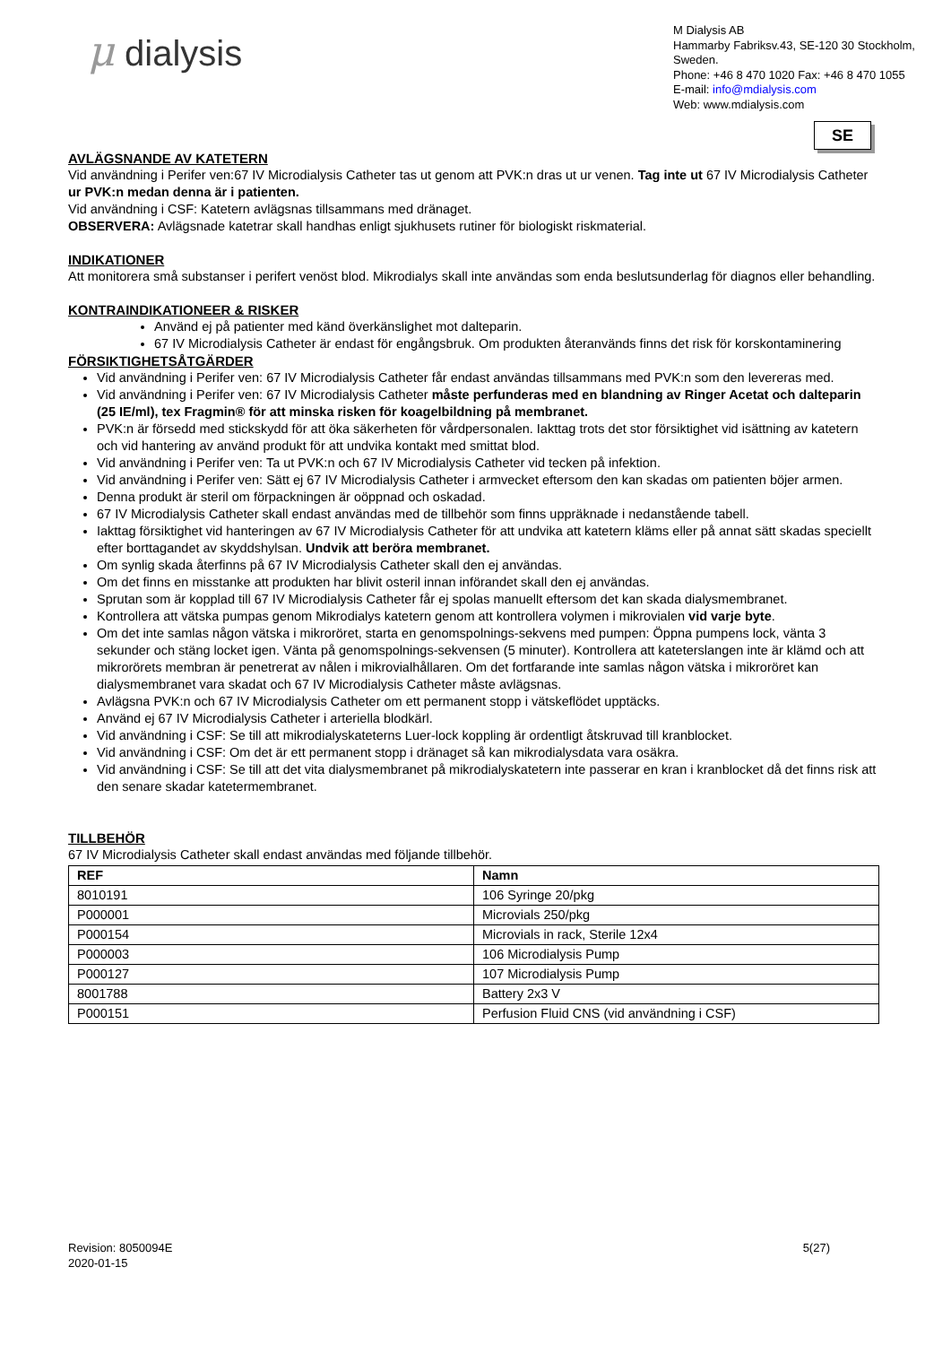μ dialysis
M Dialysis AB
Hammarby Fabriksv.43, SE-120 30 Stockholm, Sweden.
Phone: +46 8 470 1020 Fax: +46 8 470 1055
E-mail: info@mdialysis.com
Web: www.mdialysis.com
SE
AVLÄGSNANDE AV KATETERN
Vid användning i Perifer ven:67 IV Microdialysis Catheter tas ut genom att PVK:n dras ut ur venen. Tag inte ut 67 IV Microdialysis Catheter ur PVK:n medan denna är i patienten.
Vid användning i CSF: Katetern avlägsnas tillsammans med dränaget.
OBSERVERA: Avlägsnade katetrar skall handhas enligt sjukhusets rutiner för biologiskt riskmaterial.
INDIKATIONER
Att monitorera små substanser i perifert venöst blod. Mikrodialys skall inte användas som enda beslutsunderlag för diagnos eller behandling.
KONTRAINDIKATIONEER & RISKER
Använd ej på patienter med känd överkänslighet mot dalteparin.
67 IV Microdialysis Catheter är endast för engångsbruk. Om produkten återanvänds finns det risk för korskontaminering
FÖRSIKTIGHETSÅTGÄRDER
Vid användning i Perifer ven: 67 IV Microdialysis Catheter får endast användas tillsammans med PVK:n som den levereras med.
Vid användning i Perifer ven: 67 IV Microdialysis Catheter måste perfunderas med en blandning av Ringer Acetat och dalteparin (25 IE/ml), tex Fragmin® för att minska risken för koagelbildning på membranet.
PVK:n är försedd med stickskydd för att öka säkerheten för vårdpersonalen. Iakttag trots det stor försiktighet vid isättning av katetern och vid hantering av använd produkt för att undvika kontakt med smittat blod.
Vid användning i Perifer ven: Ta ut PVK:n och 67 IV Microdialysis Catheter vid tecken på infektion.
Vid användning i Perifer ven: Sätt ej 67 IV Microdialysis Catheter i armvecket eftersom den kan skadas om patienten böjer armen.
Denna produkt är steril om förpackningen är oöppnad och oskadad.
67 IV Microdialysis Catheter skall endast användas med de tillbehör som finns uppräknade i nedanstående tabell.
Iakttag försiktighet vid hanteringen av 67 IV Microdialysis Catheter för att undvika att katetern kläms eller på annat sätt skadas speciellt efter borttagandet av skyddshylsan. Undvik att beröra membranet.
Om synlig skada återfinns på 67 IV Microdialysis Catheter skall den ej användas.
Om det finns en misstanke att produkten har blivit osteril innan införandet skall den ej användas.
Sprutan som är kopplad till 67 IV Microdialysis Catheter får ej spolas manuellt eftersom det kan skada dialysmembranet.
Kontrollera att vätska pumpas genom Mikrodialys katetern genom att kontrollera volymen i mikrovialen vid varje byte.
Om det inte samlas någon vätska i mikroröret, starta en genomspolnings-sekvens med pumpen: Öppna pumpens lock, vänta 3 sekunder och stäng locket igen. Vänta på genomspolnings-sekvensen (5 minuter). Kontrollera att kateterslangen inte är klämd och att mikrorörets membran är penetrerat av nålen i mikrovialhållaren. Om det fortfarande inte samlas någon vätska i mikroröret kan dialysmembranet vara skadat och 67 IV Microdialysis Catheter måste avlägsnas.
Avlägsna PVK:n och 67 IV Microdialysis Catheter om ett permanent stopp i vätskeflödet upptäcks.
Använd ej 67 IV Microdialysis Catheter i arteriella blodkärl.
Vid användning i CSF: Se till att mikrodialyskateterns Luer-lock koppling är ordentligt åtskruvad till kranblocket.
Vid användning i CSF: Om det är ett permanent stopp i dränaget så kan mikrodialysdata vara osäkra.
Vid användning i CSF: Se till att det vita dialysmembranet på mikrodialyskatetern inte passerar en kran i kranblocket då det finns risk att den senare skadar katetermembranet.
TILLBEHÖR
67 IV Microdialysis Catheter skall endast användas med följande tillbehör.
| REF | Namn |
| --- | --- |
| 8010191 | 106 Syringe 20/pkg |
| P000001 | Microvials 250/pkg |
| P000154 | Microvials in rack, Sterile 12x4 |
| P000003 | 106 Microdialysis Pump |
| P000127 | 107 Microdialysis Pump |
| 8001788 | Battery 2x3 V |
| P000151 | Perfusion Fluid CNS (vid användning i CSF) |
Revision: 8050094E
2020-01-15
5(27)